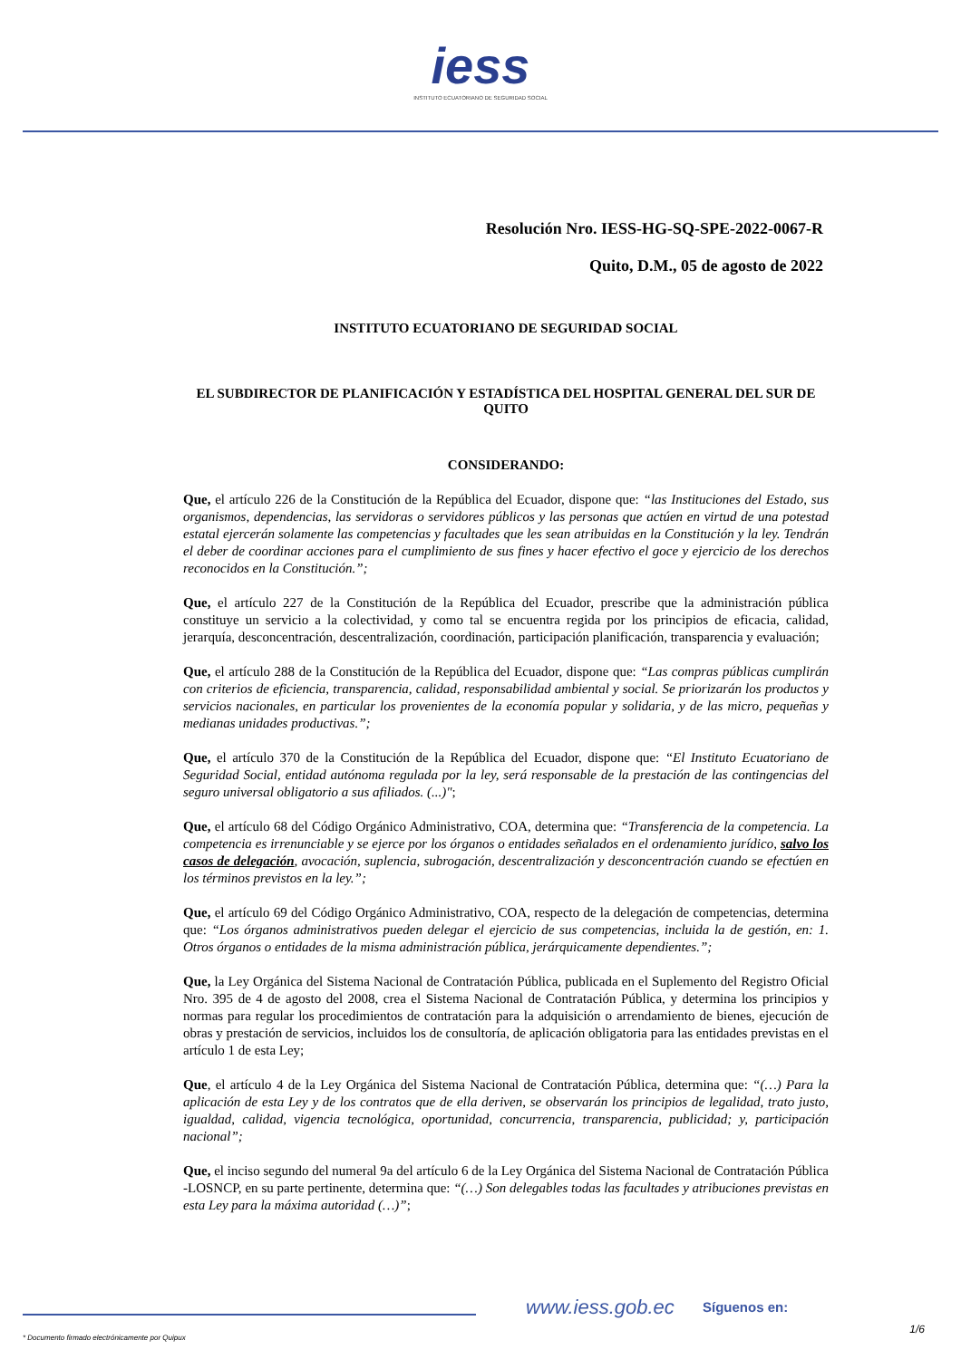iess
INSTITUTO ECUATORIANO DE SEGURIDAD SOCIAL
Resolución Nro. IESS-HG-SQ-SPE-2022-0067-R
Quito, D.M., 05 de agosto de 2022
INSTITUTO ECUATORIANO DE SEGURIDAD SOCIAL
EL SUBDIRECTOR DE PLANIFICACIÓN Y ESTADÍSTICA DEL HOSPITAL GENERAL DEL SUR DE QUITO
CONSIDERANDO:
Que, el artículo 226 de la Constitución de la República del Ecuador, dispone que: “las Instituciones del Estado, sus organismos, dependencias, las servidoras o servidores públicos y las personas que actúen en virtud de una potestad estatal ejercerán solamente las competencias y facultades que les sean atribuidas en la Constitución y la ley. Tendrán el deber de coordinar acciones para el cumplimiento de sus fines y hacer efectivo el goce y ejercicio de los derechos reconocidos en la Constitución.”;
Que, el artículo 227 de la Constitución de la República del Ecuador, prescribe que la administración pública constituye un servicio a la colectividad, y como tal se encuentra regida por los principios de eficacia, calidad, jerarquía, desconcentración, descentralización, coordinación, participación planificación, transparencia y evaluación;
Que, el artículo 288 de la Constitución de la República del Ecuador, dispone que: “Las compras públicas cumplirán con criterios de eficiencia, transparencia, calidad, responsabilidad ambiental y social. Se priorizarán los productos y servicios nacionales, en particular los provenientes de la economía popular y solidaria, y de las micro, pequeñas y medianas unidades productivas.”;
Que, el artículo 370 de la Constitución de la República del Ecuador, dispone que: “El Instituto Ecuatoriano de Seguridad Social, entidad autónoma regulada por la ley, será responsable de la prestación de las contingencias del seguro universal obligatorio a sus afiliados. (...)";
Que, el artículo 68 del Código Orgánico Administrativo, COA, determina que: “Transferencia de la competencia. La competencia es irrenunciable y se ejerce por los órganos o entidades señalados en el ordenamiento jurídico, salvo los casos de delegación, avocación, suplencia, subrogación, descentralización y desconcentración cuando se efectúen en los términos previstos en la ley.”;
Que, el artículo 69 del Código Orgánico Administrativo, COA, respecto de la delegación de competencias, determina que: “Los órganos administrativos pueden delegar el ejercicio de sus competencias, incluida la de gestión, en: 1. Otros órganos o entidades de la misma administración pública, jerárquicamente dependientes.”;
Que, la Ley Orgánica del Sistema Nacional de Contratación Pública, publicada en el Suplemento del Registro Oficial Nro. 395 de 4 de agosto del 2008, crea el Sistema Nacional de Contratación Pública, y determina los principios y normas para regular los procedimientos de contratación para la adquisición o arrendamiento de bienes, ejecución de obras y prestación de servicios, incluidos los de consultoría, de aplicación obligatoria para las entidades previstas en el artículo 1 de esta Ley;
Que, el artículo 4 de la Ley Orgánica del Sistema Nacional de Contratación Pública, determina que: “(…) Para la aplicación de esta Ley y de los contratos que de ella deriven, se observarán los principios de legalidad, trato justo, igualdad, calidad, vigencia tecnológica, oportunidad, concurrencia, transparencia, publicidad; y, participación nacional”;
Que, el inciso segundo del numeral 9a del artículo 6 de la Ley Orgánica del Sistema Nacional de Contratación Pública -LOSNCP, en su parte pertinente, determina que: “(…) Son delegables todas las facultades y atribuciones previstas en esta Ley para la máxima autoridad (…)”;
www.iess.gob.ec Síguenos en:
1/6
* Documento firmado electrónicamente por Quipux